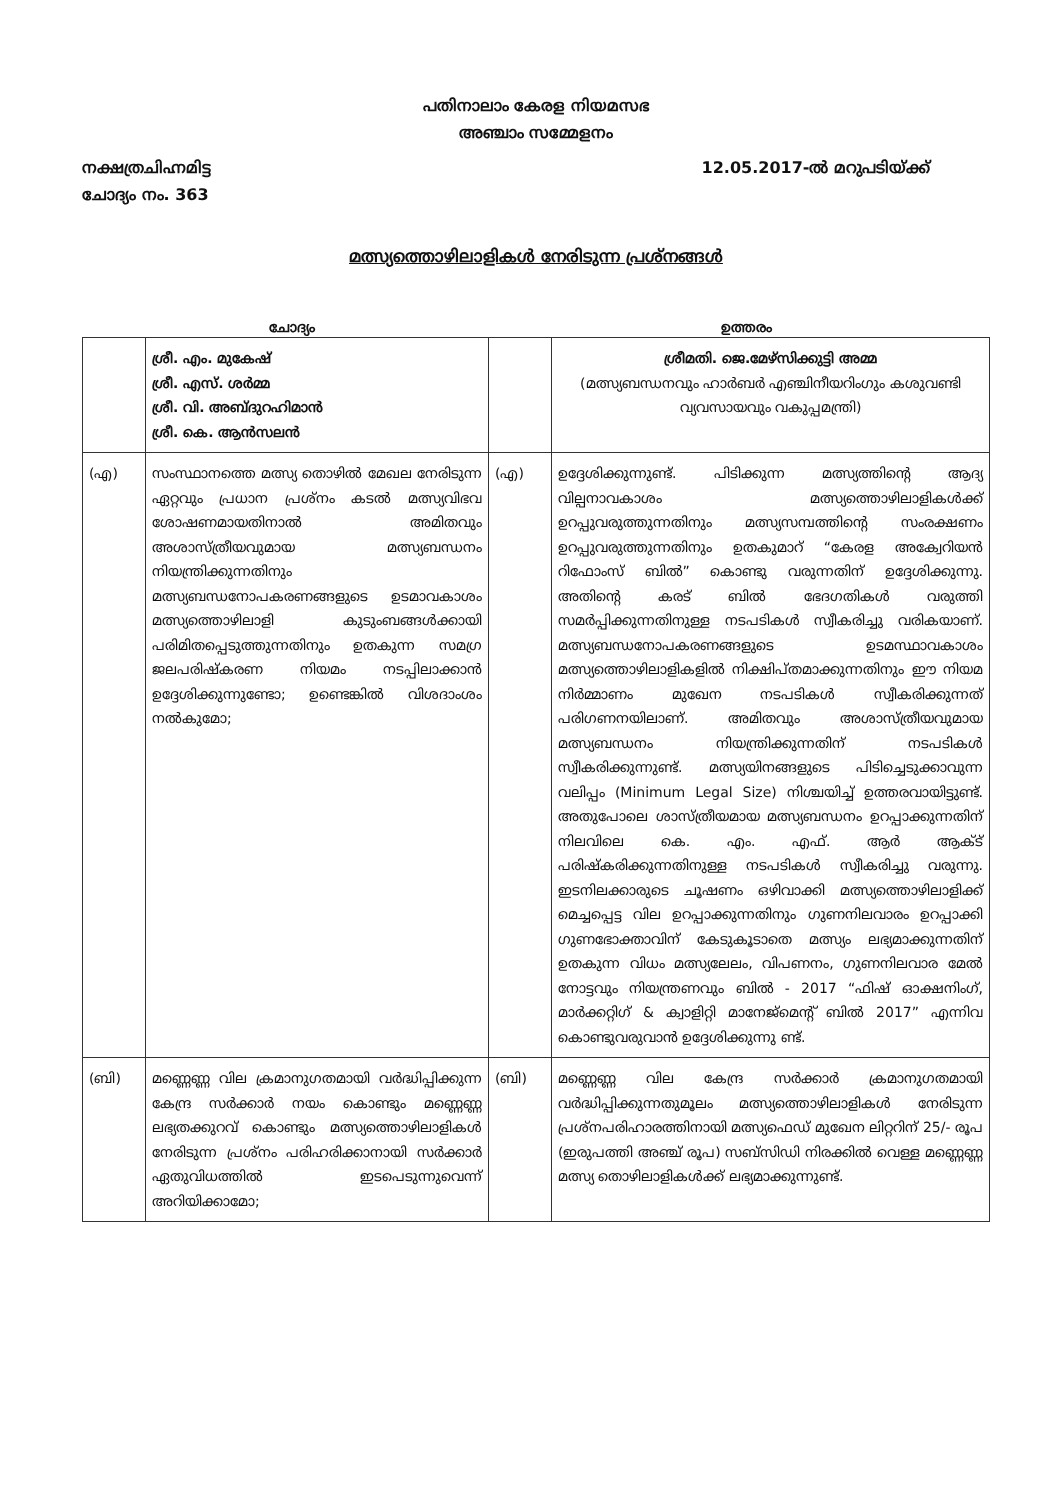പതിനാലാം കേരള നിയമസഭ
അഞ്ചാം സമ്മേളനം
നക്ഷത്രചിഹ്നമിട്ട 12.05.2017-ൽ മറുപടിയ്ക്ക്
ചോദ്യം നം. 363
മത്സ്യത്തൊഴിലാളികൾ നേരിടുന്ന പ്രശ്നങ്ങൾ
ചോദ്യം ഉത്തരം
| | ശ്രീ. എം. മുകേഷ് ശ്രീ. എസ്. ശർമ്മ ശ്രീ. വി. അബ്ദുറഹിമാൻ ശ്രീ. കെ. ആൻസലൻ | | ശ്രീമതി. ജെ.മേഴ്സിക്കുട്ടി അമ്മ (മത്സ്യബന്ധനവും ഹാർബർ എഞ്ചിനീയറിംഗും കശുവണ്ടി വ്യവസായവും വകുപ്പമന്ത്രി) |
| (എ) | സംസ്ഥാനത്തെ മത്സ്യ തൊഴിൽ മേഖല നേരിടുന്ന ഏറ്റവും പ്രധാന പ്രശ്നം കടൽ മത്സ്യവിഭവ ശോഷണമായതിനാൽ അമിതവും അശാസ്ത്രീയവുമായ മത്സ്യബന്ധനം നിയന്ത്രിക്കുന്നതിനും മത്സ്യബന്ധനോപകരണങ്ങളുടെ ഉടമാവകാശം മത്സ്യത്തൊഴിലാളി കുടുംബങ്ങൾക്കായി പരിമിതപ്പെടുത്തുന്നതിനും ഉതകുന്ന സമഗ്ര ജലപരിഷ്കരണ നിയമം നടപ്പിലാക്കാൻ ഉദ്ദേശിക്കുന്നുണ്ടോ; ഉണ്ടെങ്കിൽ വിശദാംശം നൽകുമോ; | (എ) | ഉദ്ദേശിക്കുന്നുണ്ട്. പിടിക്കുന്ന മത്സ്യത്തിന്റെ ആദ്യ വില്പനാവകാശം മത്സ്യത്തൊഴിലാളികൾക്ക് ഉറപ്പുവരുത്തുന്നതിനും മത്സ്യസമ്പത്തിന്റെ സംരക്ഷണം ഉറപ്പുവരുത്തുന്നതിനും ഉതകുമാറ് “കേരള അക്വേറിയൻ റിഫോംസ് ബിൽ” കൊണ്ടു വരുന്നതിന് ഉദ്ദേശിക്കുന്നു. അതിന്റെ കരട് ബിൽ ഭേദഗതികൾ വരുത്തി സമർപ്പിക്കുന്നതിനുള്ള നടപടികൾ സ്വീകരിച്ചു വരികയാണ്. മത്സ്യബന്ധനോപകരണങ്ങളുടെ ഉടമസ്ഥാവകാശം മത്സ്യത്തൊഴിലാളികളിൽ നിക്ഷിപ്തമാക്കുന്നതിനും ഈ നിയമ നിർമ്മാണം മുഖേന നടപടികൾ സ്വീകരിക്കുന്നത് പരിഗണനയിലാണ്. അമിതവും അശാസ്ത്രീയവുമായ മത്സ്യബന്ധനം നിയന്ത്രിക്കുന്നതിന് നടപടികൾ സ്വീകരിക്കുന്നുണ്ട്. മത്സ്യയിനങ്ങളുടെ പിടിച്ചെടുക്കാവുന്ന വലിപ്പം (Minimum Legal Size) നിശ്ചയിച്ച് ഉത്തരവായിട്ടുണ്ട്. അതുപോലെ ശാസ്ത്രീയമായ മത്സ്യബന്ധനം ഉറപ്പാക്കുന്നതിന് നിലവിലെ കെ. എം. എഫ്. ആർ ആക്ട് പരിഷ്കരിക്കുന്നതിനുള്ള നടപടികൾ സ്വീകരിച്ചു വരുന്നു. ഇടനിലക്കാരുടെ ചൂഷണം ഒഴിവാക്കി മത്സ്യത്തൊഴിലാളിക്ക് മെച്ചപ്പെട്ട വില ഉറപ്പാക്കുന്നതിനും ഗുണനിലവാരം ഉറപ്പാക്കി ഗുണഭോക്താവിന് കേടുകൂടാതെ മത്സ്യം ലഭ്യമാക്കുന്നതിന് ഉതകുന്ന വിധം മത്സ്യലേലം, വിപണനം, ഗുണനിലവാര മേൽ നോട്ടവും നിയന്ത്രണവും ബിൽ - 2017 “ഫിഷ് ഓക്ഷനിംഗ്, മാർക്കറ്റിഗ് & ക്വാളിറ്റി മാനേജ്മെന്റ് ബിൽ 2017” എന്നിവ കൊണ്ടുവരുവാൻ ഉദ്ദേശിക്കുന്നു ണ്ട്. |
| (ബി) | മണ്ണെണ്ണ വില ക്രമാനുഗതമായി വർദ്ധിപ്പിക്കുന്ന കേന്ദ്ര സർക്കാർ നയം കൊണ്ടും മണ്ണെണ്ണ ലഭ്യതക്കുറവ് കൊണ്ടും മത്സ്യത്തൊഴിലാളികൾ നേരിടുന്ന പ്രശ്നം പരിഹരിക്കാനായി സർക്കാർ ഏതുവിധത്തിൽ ഇടപെടുന്നുവെന്ന് അറിയിക്കാമോ; | (ബി) | മണ്ണെണ്ണ വില കേന്ദ്ര സർക്കാർ ക്രമാനുഗതമായി വർദ്ധിപ്പിക്കുന്നതുമൂലം മത്സ്യത്തൊഴിലാളികൾ നേരിടുന്ന പ്രശ്നപരിഹാരത്തിനായി മത്സ്യഫെഡ് മുഖേന ലിറ്ററിന് 25/- രൂപ (ഇരുപത്തി അഞ്ച് രൂപ) സബ്സിഡി നിരക്കിൽ വെള്ള മണ്ണെണ്ണ മത്സ്യ തൊഴിലാളികൾക്ക് ലഭ്യമാക്കുന്നുണ്ട്. |